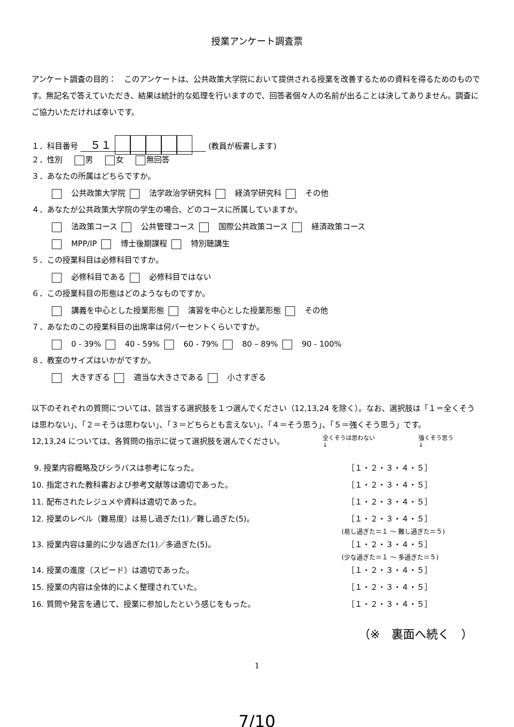授業アンケート調査票
アンケート調査の目的：　このアンケートは、公共政策大学院において提供される授業を改善するための資料を得るためのものです。無記名で答えていただき、結果は統計的な処理を行いますので、回答者個々人の名前が出ることは決してありません。調査にご協力いただければ幸いです。
１．科目番号 ５１ (教員が板書します)
２．性別 男 女 無回答
３．あなたの所属はどちらですか。
公共政策大学院 法学政治学研究科 経済学研究科 その他
４．あなたが公共政策大学院の学生の場合、どのコースに所属していますか。
法政策コース 公共管理コース 国際公共政策コース 経済政策コース
MPP/IP 博士後期課程 特別聴講生
５．この授業科目は必修科目ですか。
必修科目である 必修科目ではない
６．この授業科目の形態はどのようなものですか。
講義を中心とした授業形態 演習を中心とした授業形態 その他
７．あなたのこの授業科目の出席率は何パーセントくらいですか。
0 - 39% 40 - 59% 60 - 79% 80 – 89% 90 - 100%
８．教室のサイズはいかがですか。
大きすぎる 適当な大きさである 小さすぎる
以下のそれぞれの質問については、該当する選択肢を１つ選んでください（12,13,24 を除く）。なお、選択肢は「１＝全くそうは思わない」、「２＝そうは思わない」、「３＝どちらとも言えない」、「４＝そう思う」、「５＝強くそう思う」です。
12,13,24 については、各質問の指示に従って選択肢を選んでください。
全くそうは思わない
↓ 強くそう思う
↓
9. 授業内容概略及びシラバスは参考になった。 ［１・２・３・４・５］
10. 指定された教科書および参考文献等は適切であった。 ［１・２・３・４・５］
11. 配布されたレジュメや資料は適切であった。 ［１・２・３・４・５］
12. 授業のレベル（難易度）は易し過ぎた(1)／難し過ぎた(5)。 ［１・２・３・４・５］
(易し過ぎた＝１ ～ 難し過ぎた＝５)
13. 授業内容は量的に少な過ぎた(1)／多過ぎた(5)。 ［１・２・３・４・５］
(少な過ぎた＝１ ～ 多過ぎた＝５)
14. 授業の進度（スピード）は適切であった。 ［１・２・３・４・５］
15. 授業の内容は全体的によく整理されていた。 ［１・２・３・４・５］
16. 質問や発言を通じて、授業に参加したという感じをもった。 ［１・２・３・４・５］
（※　裏面へ続く　）
1
7/10